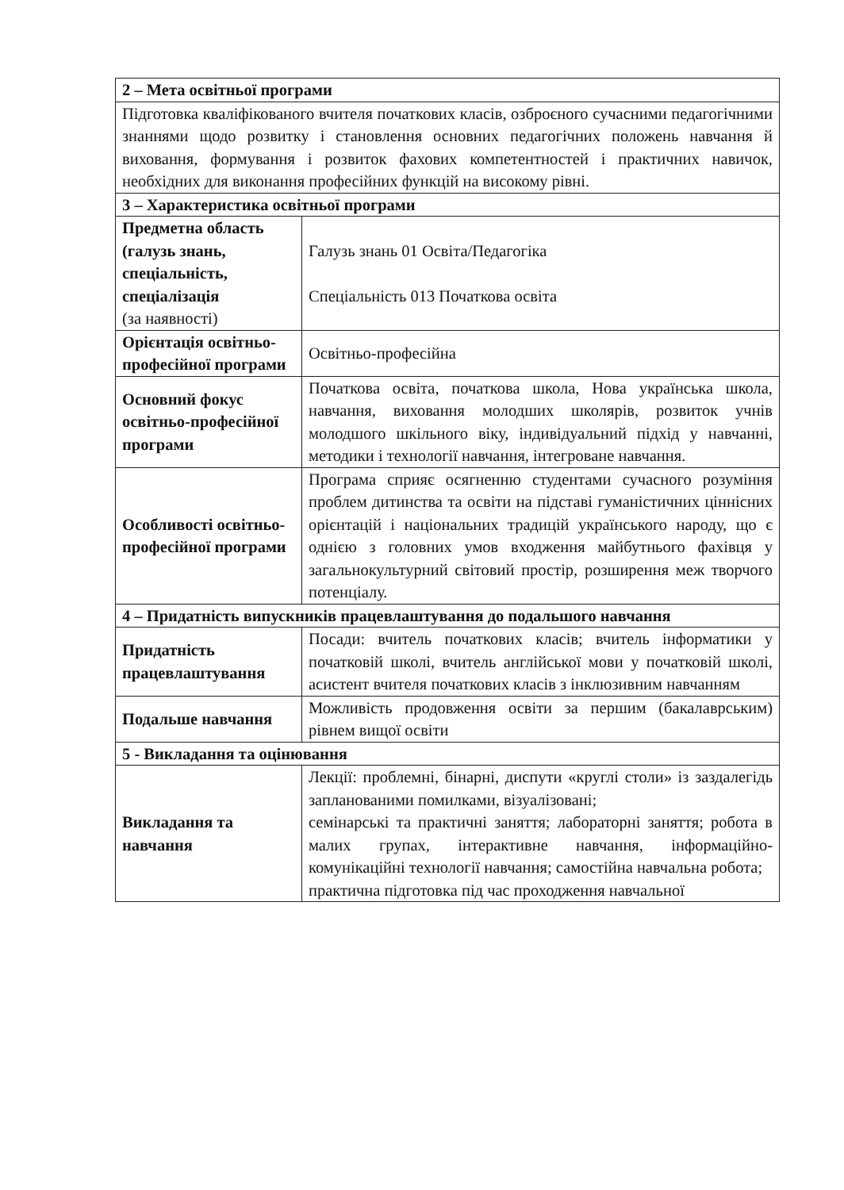| 2 – Мета освітньої програми | |
| Підготовка кваліфікованого вчителя початкових класів, озброєного сучасними педагогічними знаннями щодо розвитку і становлення основних педагогічних положень навчання й виховання, формування і розвиток фахових компетентностей і практичних навичок, необхідних для виконання професійних функцій на високому рівні. | |
| 3 – Характеристика освітньої програми | |
| Предметна область (галузь знань, спеціальність, спеціалізація (за наявності) | Галузь знань 01 Освіта/Педагогіка Спеціальність 013 Початкова освіта |
| Орієнтація освітньо-професійної програми | Освітньо-професійна |
| Основний фокус освітньо-професійної програми | Початкова освіта, початкова школа, Нова українська школа, навчання, виховання молодших школярів, розвиток учнів молодшого шкільного віку, індивідуальний підхід у навчанні, методики і технології навчання, інтегроване навчання. |
| Особливості освітньо-професійної програми | Програма сприяє осягненню студентами сучасного розуміння проблем дитинства та освіти на підставі гуманістичних ціннісних орієнтацій і національних традицій українського народу, що є однією з головних умов входження майбутнього фахівця у загальнокультурний світовий простір, розширення меж творчого потенціалу. |
| 4 – Придатність випускників працевлаштування до подальшого навчання | |
| Придатність працевлаштування | Посади: вчитель початкових класів; вчитель інформатики у початковій школі, вчитель англійської мови у початковій школі, асистент вчителя початкових класів з інклюзивним навчанням |
| Подальше навчання | Можливість продовження освіти за першим (бакалаврським) рівнем вищої освіти |
| 5 - Викладання та оцінювання | |
| Викладання та навчання | Лекції: проблемні, бінарні, диспути «круглі столи» із заздалегідь запланованими помилками, візуалізовані; семінарські та практичні заняття; лабораторні заняття; робота в малих групах, інтерактивне навчання, інформаційно-комунікаційні технології навчання; самостійна навчальна робота; практична підготовка під час проходження навчальної |